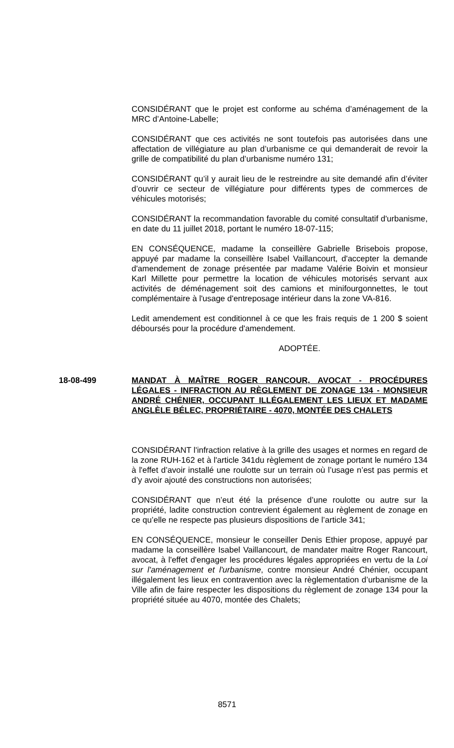CONSIDÉRANT que le projet est conforme au schéma d’aménagement de la MRC d’Antoine-Labelle;
CONSIDÉRANT que ces activités ne sont toutefois pas autorisées dans une affectation de villégiature au plan d’urbanisme ce qui demanderait de revoir la grille de compatibilité du plan d’urbanisme numéro 131;
CONSIDÉRANT qu’il y aurait lieu de le restreindre au site demandé afin d’éviter d’ouvrir ce secteur de villégiature pour différents types de commerces de véhicules motorisés;
CONSIDÉRANT la recommandation favorable du comité consultatif d'urbanisme, en date du 11 juillet 2018, portant le numéro 18-07-115;
EN CONSÉQUENCE, madame la conseillère Gabrielle Brisebois propose, appuyé par madame la conseillère Isabel Vaillancourt, d'accepter la demande d'amendement de zonage présentée par madame Valérie Boivin et monsieur Karl Millette pour permettre la location de véhicules motorisés servant aux activités de déménagement soit des camions et minifourgonnettes, le tout complémentaire à l'usage d'entreposage intérieur dans la zone VA-816.
Ledit amendement est conditionnel à ce que les frais requis de 1 200 $ soient déboursés pour la procédure d'amendement.
ADOPTÉE.
18-08-499
MANDAT À MAÎTRE ROGER RANCOUR, AVOCAT - PROCÉDURES LÉGALES - INFRACTION AU RÈGLEMENT DE ZONAGE 134 - MONSIEUR ANDRÉ CHÉNIER, OCCUPANT ILLÉGALEMENT LES LIEUX ET MADAME ANGLÈLE BÉLEC, PROPRIÉTAIRE - 4070, MONTÉE DES CHALETS
CONSIDÉRANT l'infraction relative à la grille des usages et normes en regard de la zone RUH-162 et à l'article 341du règlement de zonage portant le numéro 134 à l'effet d’avoir installé une roulotte sur un terrain où l’usage n’est pas permis et d’y avoir ajouté des constructions non autorisées;
CONSIDÉRANT que n’eut été la présence d’une roulotte ou autre sur la propriété, ladite construction contrevient également au règlement de zonage en ce qu’elle ne respecte pas plusieurs dispositions de l’article 341;
EN CONSÉQUENCE, monsieur le conseiller Denis Ethier propose, appuyé par madame la conseillère Isabel Vaillancourt, de mandater maitre Roger Rancourt, avocat, à l'effet d'engager les procédures légales appropriées en vertu de la Loi sur l'aménagement et l'urbanisme, contre monsieur André Chénier, occupant illégalement les lieux en contravention avec la règlementation d’urbanisme de la Ville afin de faire respecter les dispositions du règlement de zonage 134 pour la propriété située au 4070, montée des Chalets;
8571